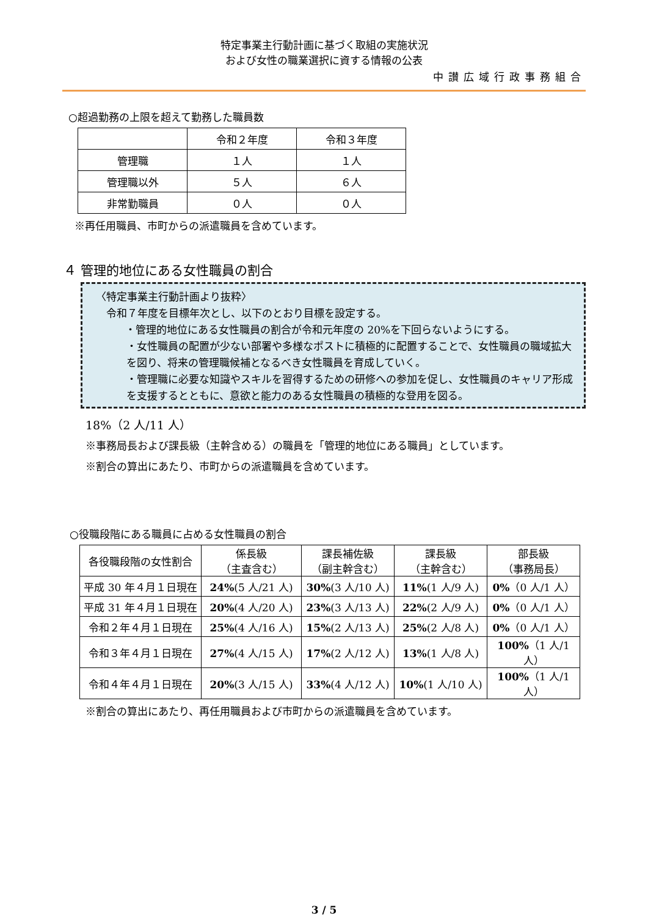特定事業主行動計画に基づく取組の実施状況
および女性の職業選択に資する情報の公表
中讃広域行政事務組合
○超過勤務の上限を超えて勤務した職員数
| | 令和２年度 | 令和３年度 |
| --- | --- | --- |
| 管理職 | １人 | １人 |
| 管理職以外 | ５人 | ６人 |
| 非常勤職員 | ０人 | ０人 |
※再任用職員、市町からの派遣職員を含めています。
４ 管理的地位にある女性職員の割合
〈特定事業主行動計画より抜粋〉
　令和７年度を目標年次とし、以下のとおり目標を設定する。
・管理的地位にある女性職員の割合が令和元年度の 20%を下回らないようにする。
・女性職員の配置が少ない部署や多様なポストに積極的に配置することで、女性職員の職域拡大を図り、将来の管理職候補となるべき女性職員を育成していく。
・管理職に必要な知識やスキルを習得するための研修への参加を促し、女性職員のキャリア形成を支援するとともに、意欲と能力のある女性職員の積極的な登用を図る。
18%（2 人/11 人）
※事務局長および課長級（主幹含める）の職員を「管理的地位にある職員」としています。
※割合の算出にあたり、市町からの派遣職員を含めています。
○役職段階にある職員に占める女性職員の割合
| 各役職段階の女性割合 | 係長級 （主査含む） | 課長補佐級 （副主幹含む） | 課長級 （主幹含む） | 部長級 （事務局長） |
| --- | --- | --- | --- | --- |
| 平成 30 年４月１日現在 | 24% (5 人/21 人) | 30% (3 人/10 人) | 11% (1 人/9 人) | 0% （0 人/1 人） |
| 平成 31 年４月１日現在 | 20% (4 人/20 人) | 23% (3 人/13 人) | 22% (2 人/9 人) | 0% （0 人/1 人） |
| 令和２年４月１日現在 | 25% (4 人/16 人) | 15% (2 人/13 人) | 25% (2 人/8 人) | 0% （0 人/1 人） |
| 令和３年４月１日現在 | 27% (4 人/15 人) | 17% (2 人/12 人) | 13% (1 人/8 人) | 100% （1 人/1 人） |
| 令和４年４月１日現在 | 20% (3 人/15 人) | 33% (4 人/12 人) | 10% (1 人/10 人) | 100% （1 人/1 人） |
※割合の算出にあたり、再任用職員および市町からの派遣職員を含めています。
3 / 5